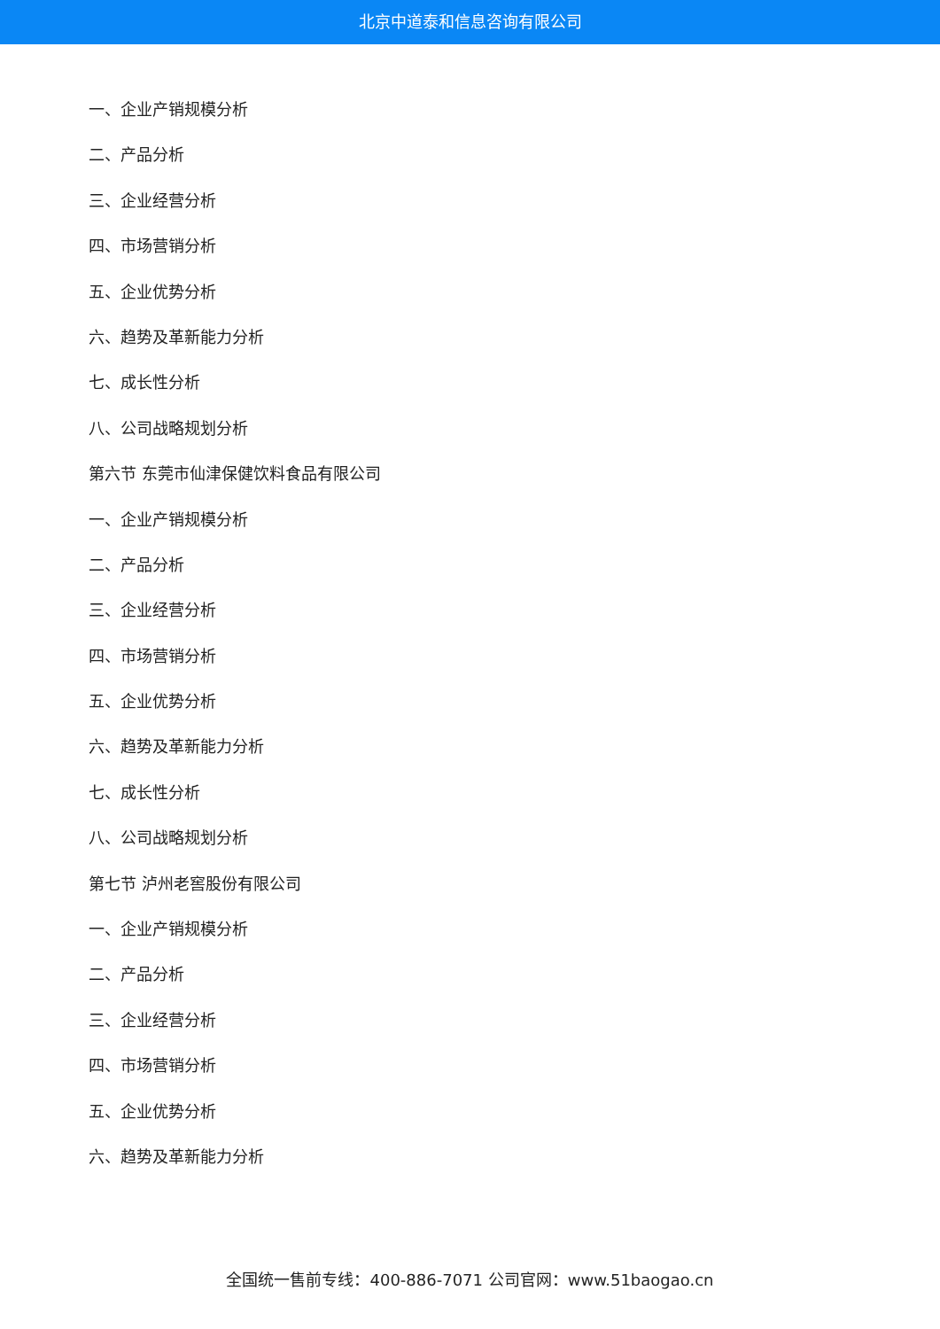北京中道泰和信息咨询有限公司
一、企业产销规模分析
二、产品分析
三、企业经营分析
四、市场营销分析
五、企业优势分析
六、趋势及革新能力分析
七、成长性分析
八、公司战略规划分析
第六节 东莞市仙津保健饮料食品有限公司
一、企业产销规模分析
二、产品分析
三、企业经营分析
四、市场营销分析
五、企业优势分析
六、趋势及革新能力分析
七、成长性分析
八、公司战略规划分析
第七节 泸州老窖股份有限公司
一、企业产销规模分析
二、产品分析
三、企业经营分析
四、市场营销分析
五、企业优势分析
六、趋势及革新能力分析
全国统一售前专线：400-886-7071 公司官网：www.51baogao.cn